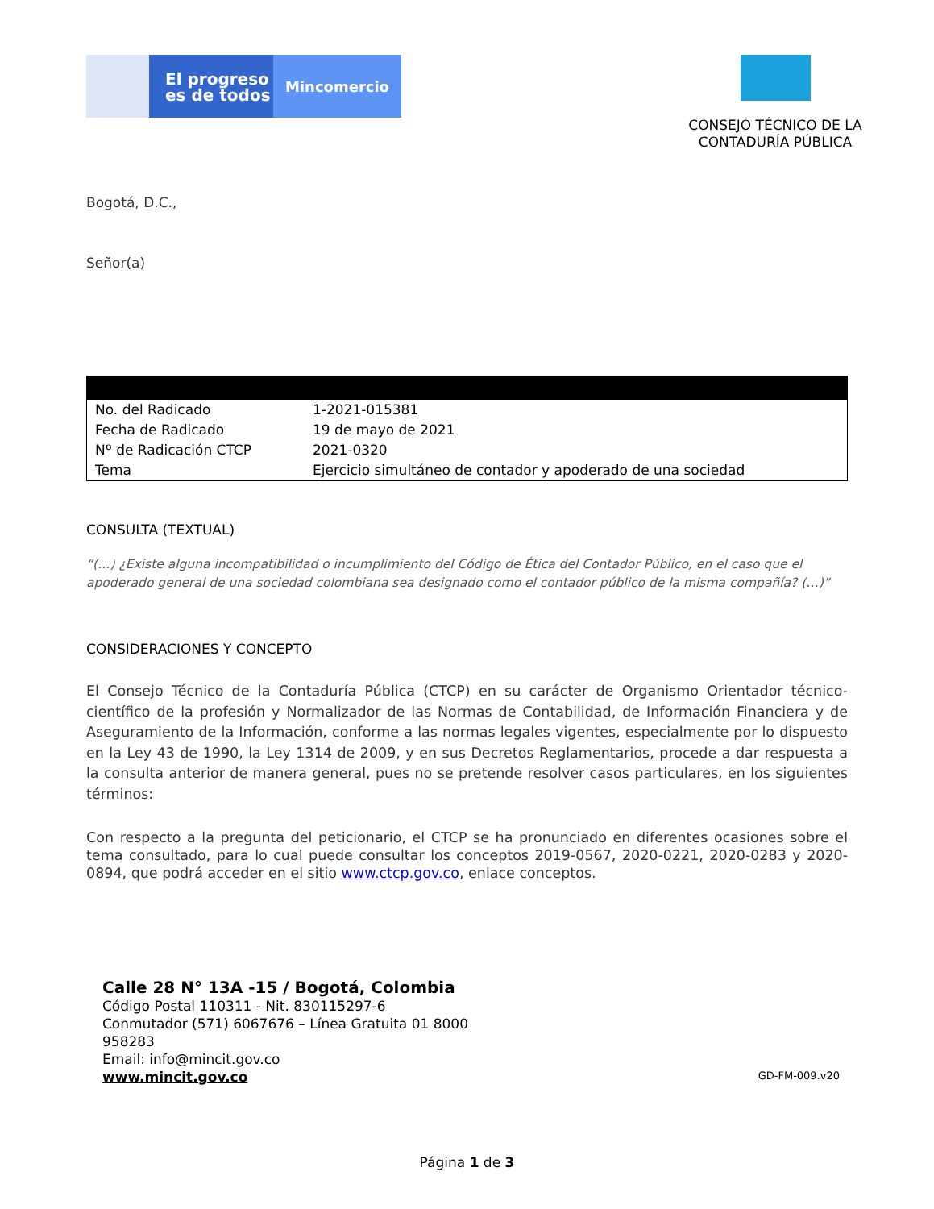El progreso
es de todos
Mincomercio
CONSEJO TÉCNICO DE LA
CONTADURÍA PÚBLICA
Bogotá, D.C.,
Señor(a)
| No. del Radicado | 1-2021-015381 |
| Fecha de Radicado | 19 de mayo de 2021 |
| Nº de Radicación CTCP | 2021-0320 |
| Tema | Ejercicio simultáneo de contador y apoderado de una sociedad |
CONSULTA (TEXTUAL)
“(…) ¿Existe alguna incompatibilidad o incumplimiento del Código de Ética del Contador Público, en el caso que el apoderado general de una sociedad colombiana sea designado como el contador público de la misma compañía? (…)”
CONSIDERACIONES Y CONCEPTO
El Consejo Técnico de la Contaduría Pública (CTCP) en su carácter de Organismo Orientador técnico-científico de la profesión y Normalizador de las Normas de Contabilidad, de Información Financiera y de Aseguramiento de la Información, conforme a las normas legales vigentes, especialmente por lo dispuesto en la Ley 43 de 1990, la Ley 1314 de 2009, y en sus Decretos Reglamentarios, procede a dar respuesta a la consulta anterior de manera general, pues no se pretende resolver casos particulares, en los siguientes términos:
Con respecto a la pregunta del peticionario, el CTCP se ha pronunciado en diferentes ocasiones sobre el tema consultado, para lo cual puede consultar los conceptos 2019-0567, 2020-0221, 2020-0283 y 2020-0894, que podrá acceder en el sitio www.ctcp.gov.co, enlace conceptos.
Calle 28 N° 13A -15 / Bogotá, Colombia
Código Postal 110311 - Nit. 830115297-6
Conmutador (571) 6067676 – Línea Gratuita 01 8000
958283
Email: info@mincit.gov.co
www.mincit.gov.co
GD-FM-009.v20
Página 1 de 3